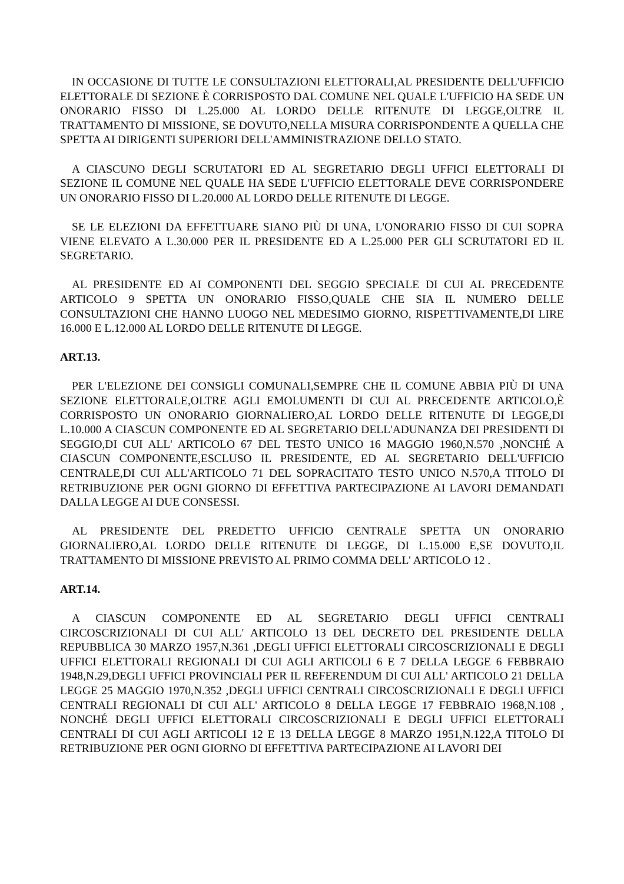IN OCCASIONE DI TUTTE LE CONSULTAZIONI ELETTORALI,AL PRESIDENTE DELL'UFFICIO ELETTORALE DI SEZIONE È CORRISPOSTO DAL COMUNE NEL QUALE L'UFFICIO HA SEDE UN ONORARIO FISSO DI L.25.000 AL LORDO DELLE RITENUTE DI LEGGE,OLTRE IL TRATTAMENTO DI MISSIONE, SE DOVUTO,NELLA MISURA CORRISPONDENTE A QUELLA CHE SPETTA AI DIRIGENTI SUPERIORI DELL'AMMINISTRAZIONE DELLO STATO.
A CIASCUNO DEGLI SCRUTATORI ED AL SEGRETARIO DEGLI UFFICI ELETTORALI DI SEZIONE IL COMUNE NEL QUALE HA SEDE L'UFFICIO ELETTORALE DEVE CORRISPONDERE UN ONORARIO FISSO DI L.20.000 AL LORDO DELLE RITENUTE DI LEGGE.
SE LE ELEZIONI DA EFFETTUARE SIANO PIÙ DI UNA, L'ONORARIO FISSO DI CUI SOPRA VIENE ELEVATO A L.30.000 PER IL PRESIDENTE ED A L.25.000 PER GLI SCRUTATORI ED IL SEGRETARIO.
AL PRESIDENTE ED AI COMPONENTI DEL SEGGIO SPECIALE DI CUI AL PRECEDENTE ARTICOLO 9 SPETTA UN ONORARIO FISSO,QUALE CHE SIA IL NUMERO DELLE CONSULTAZIONI CHE HANNO LUOGO NEL MEDESIMO GIORNO, RISPETTIVAMENTE,DI LIRE 16.000 E L.12.000 AL LORDO DELLE RITENUTE DI LEGGE.
ART.13.
PER L'ELEZIONE DEI CONSIGLI COMUNALI,SEMPRE CHE IL COMUNE ABBIA PIÙ DI UNA SEZIONE ELETTORALE,OLTRE AGLI EMOLUMENTI DI CUI AL PRECEDENTE ARTICOLO,È CORRISPOSTO UN ONORARIO GIORNALIERO,AL LORDO DELLE RITENUTE DI LEGGE,DI L.10.000 A CIASCUN COMPONENTE ED AL SEGRETARIO DELL'ADUNANZA DEI PRESIDENTI DI SEGGIO,DI CUI ALL' ARTICOLO 67 DEL TESTO UNICO 16 MAGGIO 1960,N.570 ,NONCHÉ A CIASCUN COMPONENTE,ESCLUSO IL PRESIDENTE, ED AL SEGRETARIO DELL'UFFICIO CENTRALE,DI CUI ALL'ARTICOLO 71 DEL SOPRACITATO TESTO UNICO N.570,A TITOLO DI RETRIBUZIONE PER OGNI GIORNO DI EFFETTIVA PARTECIPAZIONE AI LAVORI DEMANDATI DALLA LEGGE AI DUE CONSESSI.
AL PRESIDENTE DEL PREDETTO UFFICIO CENTRALE SPETTA UN ONORARIO GIORNALIERO,AL LORDO DELLE RITENUTE DI LEGGE, DI L.15.000 E,SE DOVUTO,IL TRATTAMENTO DI MISSIONE PREVISTO AL PRIMO COMMA DELL' ARTICOLO 12 .
ART.14.
A CIASCUN COMPONENTE ED AL SEGRETARIO DEGLI UFFICI CENTRALI CIRCOSCRIZIONALI DI CUI ALL' ARTICOLO 13 DEL DECRETO DEL PRESIDENTE DELLA REPUBBLICA 30 MARZO 1957,N.361 ,DEGLI UFFICI ELETTORALI CIRCOSCRIZIONALI E DEGLI UFFICI ELETTORALI REGIONALI DI CUI AGLI ARTICOLI 6 E 7 DELLA LEGGE 6 FEBBRAIO 1948,N.29,DEGLI UFFICI PROVINCIALI PER IL REFERENDUM DI CUI ALL' ARTICOLO 21 DELLA LEGGE 25 MAGGIO 1970,N.352 ,DEGLI UFFICI CENTRALI CIRCOSCRIZIONALI E DEGLI UFFICI CENTRALI REGIONALI DI CUI ALL' ARTICOLO 8 DELLA LEGGE 17 FEBBRAIO 1968,N.108 , NONCHÉ DEGLI UFFICI ELETTORALI CIRCOSCRIZIONALI E DEGLI UFFICI ELETTORALI CENTRALI DI CUI AGLI ARTICOLI 12 E 13 DELLA LEGGE 8 MARZO 1951,N.122,A TITOLO DI RETRIBUZIONE PER OGNI GIORNO DI EFFETTIVA PARTECIPAZIONE AI LAVORI DEI